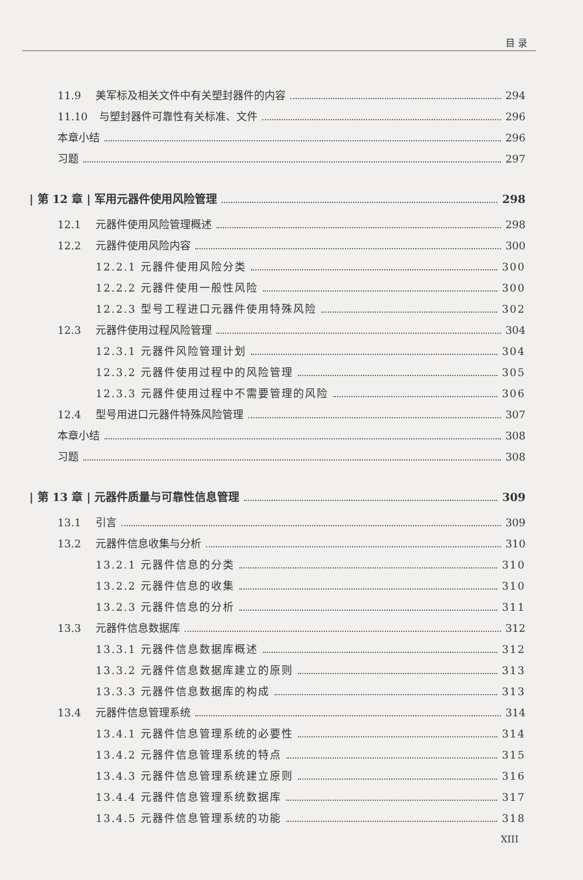目 录
11.9 美军标及相关文件中有关塑封器件的内容 294
11.10 与塑封器件可靠性有关标准、文件 296
本章小结 296
习题 297
| 第 12 章 | 军用元器件使用风险管理 298
12.1 元器件使用风险管理概述 298
12.2 元器件使用风险内容 300
12.2.1 元器件使用风险分类 300
12.2.2 元器件使用一般性风险 300
12.2.3 型号工程进口元器件使用特殊风险 302
12.3 元器件使用过程风险管理 304
12.3.1 元器件风险管理计划 304
12.3.2 元器件使用过程中的风险管理 305
12.3.3 元器件使用过程中不需要管理的风险 306
12.4 型号用进口元器件特殊风险管理 307
本章小结 308
习题 308
| 第 13 章 | 元器件质量与可靠性信息管理 309
13.1 引言 309
13.2 元器件信息收集与分析 310
13.2.1 元器件信息的分类 310
13.2.2 元器件信息的收集 310
13.2.3 元器件信息的分析 311
13.3 元器件信息数据库 312
13.3.1 元器件信息数据库概述 312
13.3.2 元器件信息数据库建立的原则 313
13.3.3 元器件信息数据库的构成 313
13.4 元器件信息管理系统 314
13.4.1 元器件信息管理系统的必要性 314
13.4.2 元器件信息管理系统的特点 315
13.4.3 元器件信息管理系统建立原则 316
13.4.4 元器件信息管理系统数据库 317
13.4.5 元器件信息管理系统的功能 318
XIII